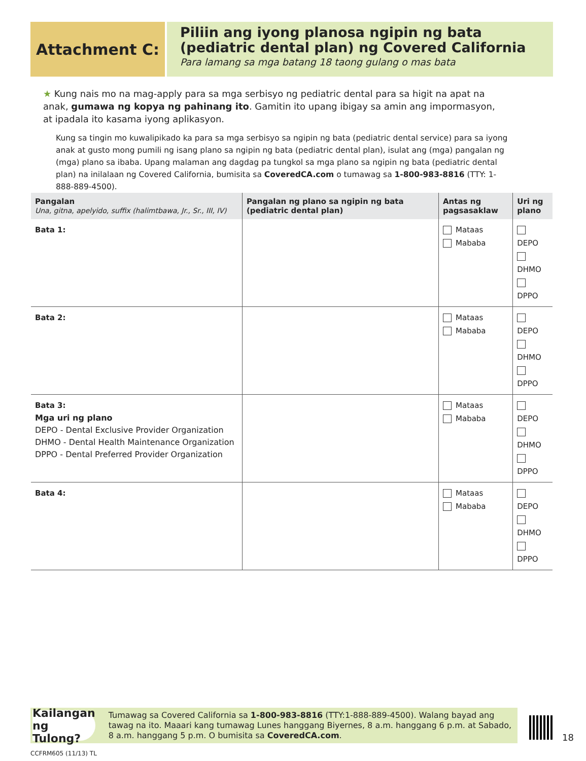Attachment C:
Piliin ang iyong planosa ngipin ng bata (pediatric dental plan) ng Covered California
Para lamang sa mga batang 18 taong gulang o mas bata
★ Kung nais mo na mag-apply para sa mga serbisyo ng pediatric dental para sa higit na apat na anak, gumawa ng kopya ng pahinang ito. Gamitin ito upang ibigay sa amin ang impormasyon, at ipadala ito kasama iyong aplikasyon.
Kung sa tingin mo kuwalipikado ka para sa mga serbisyo sa ngipin ng bata (pediatric dental service) para sa iyong anak at gusto mong pumili ng isang plano sa ngipin ng bata (pediatric dental plan), isulat ang (mga) pangalan ng (mga) plano sa ibaba. Upang malaman ang dagdag pa tungkol sa mga plano sa ngipin ng bata (pediatric dental plan) na inilalaan ng Covered California, bumisita sa CoveredCA.com o tumawag sa 1-800-983-8816 (TTY: 1-888-889-4500).
| Pangalan Una, gitna, apelyido, suffix (halimtbawa, Jr., Sr., III, IV) | Pangalan ng plano sa ngipin ng bata (pediatric dental plan) | Antas ng pagsasaklaw | Uri ng plano |
| --- | --- | --- | --- |
| Bata 1: | | Mataas Mababa | DEPO DHMO DPPO |
| Bata 2: | | Mataas Mababa | DEPO DHMO DPPO |
| Bata 3: | | Mataas Mababa | DEPO DHMO DPPO |
| Bata 4: | | Mataas Mababa | DEPO DHMO DPPO |
Mga uri ng plano
DEPO - Dental Exclusive Provider Organization
DHMO - Dental Health Maintenance Organization
DPPO - Dental Preferred Provider Organization
Kailangan ng Tulong?
Tumawag sa Covered California sa 1-800-983-8816 (TTY:1-888-889-4500). Walang bayad ang tawag na ito. Maaari kang tumawag Lunes hanggang Biyernes, 8 a.m. hanggang 6 p.m. at Sabado, 8 a.m. hanggang 5 p.m. O bumisita sa CoveredCA.com.
18
CCFRM605 (11/13) TL